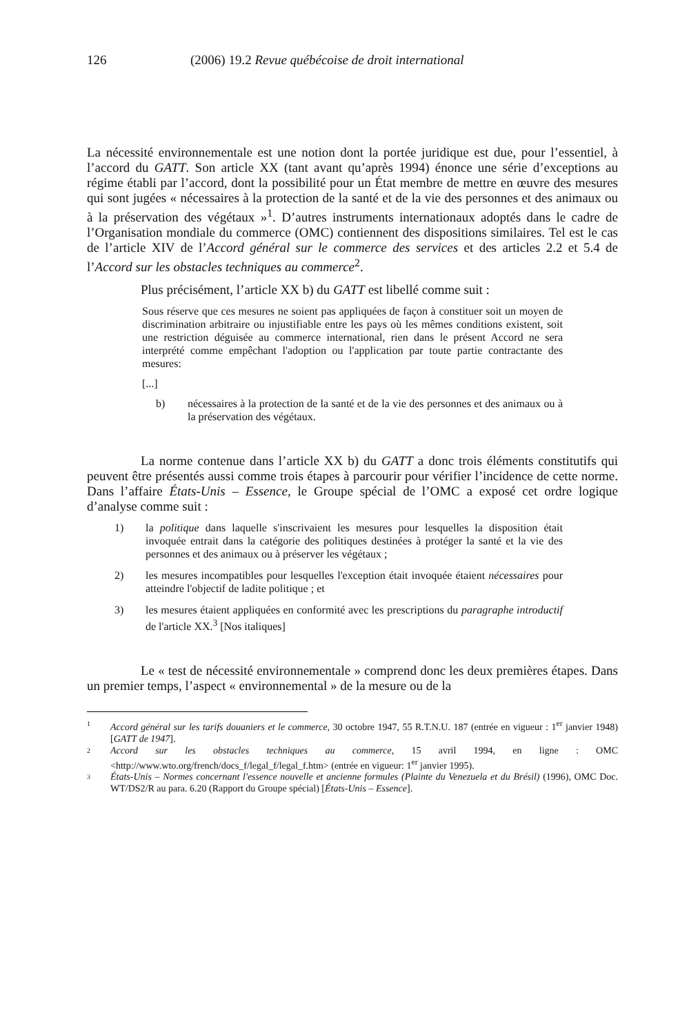126 (2006) 19.2 Revue québécoise de droit international
La nécessité environnementale est une notion dont la portée juridique est due, pour l’essentiel, à l’accord du GATT. Son article XX (tant avant qu’après 1994) énonce une série d’exceptions au régime établi par l’accord, dont la possibilité pour un État membre de mettre en œuvre des mesures qui sont jugées « nécessaires à la protection de la santé et de la vie des personnes et des animaux ou à la préservation des végétaux »<sup>1</sup>. D’autres instruments internationaux adoptés dans le cadre de l’Organisation mondiale du commerce (OMC) contiennent des dispositions similaires. Tel est le cas de l’article XIV de l’Accord général sur le commerce des services et des articles 2.2 et 5.4 de l’Accord sur les obstacles techniques au commerce<sup>2</sup>.
Plus précisément, l’article XX b) du GATT est libellé comme suit :
Sous réserve que ces mesures ne soient pas appliquées de façon à constituer soit un moyen de discrimination arbitraire ou injustifiable entre les pays où les mêmes conditions existent, soit une restriction déguisée au commerce international, rien dans le présent Accord ne sera interprété comme empêchant l'adoption ou l'application par toute partie contractante des mesures:
[...]
b) nécessaires à la protection de la santé et de la vie des personnes et des animaux ou à la préservation des végétaux.
La norme contenue dans l’article XX b) du GATT a donc trois éléments constitutifs qui peuvent être présentés aussi comme trois étapes à parcourir pour vérifier l’incidence de cette norme. Dans l’affaire États-Unis – Essence, le Groupe spécial de l’OMC a exposé cet ordre logique d’analyse comme suit :
1) la politique dans laquelle s'inscrivaient les mesures pour lesquelles la disposition était invoquée entrait dans la catégorie des politiques destinées à protéger la santé et la vie des personnes et des animaux ou à préserver les végétaux ;
2) les mesures incompatibles pour lesquelles l'exception était invoquée étaient nécessaires pour atteindre l'objectif de ladite politique ; et
3) les mesures étaient appliquées en conformité avec les prescriptions du paragraphe introductif de l'article XX.<sup>3</sup> [Nos italiques]
Le « test de nécessité environnementale » comprend donc les deux premières étapes. Dans un premier temps, l’aspect « environnemental » de la mesure ou de la
1 Accord général sur les tarifs douaniers et le commerce, 30 octobre 1947, 55 R.T.N.U. 187 (entrée en vigueur : 1<sup>er</sup> janvier 1948) [GATT de 1947].
2 Accord sur les obstacles techniques au commerce, 15 avril 1994, en ligne : OMC <http://www.wto.org/french/docs_f/legal_f/legal_f.htm> (entrée en vigueur: 1<sup>er</sup> janvier 1995).
3 États-Unis – Normes concernant l'essence nouvelle et ancienne formules (Plainte du Venezuela et du Brésil) (1996), OMC Doc. WT/DS2/R au para. 6.20 (Rapport du Groupe spécial) [États-Unis – Essence].